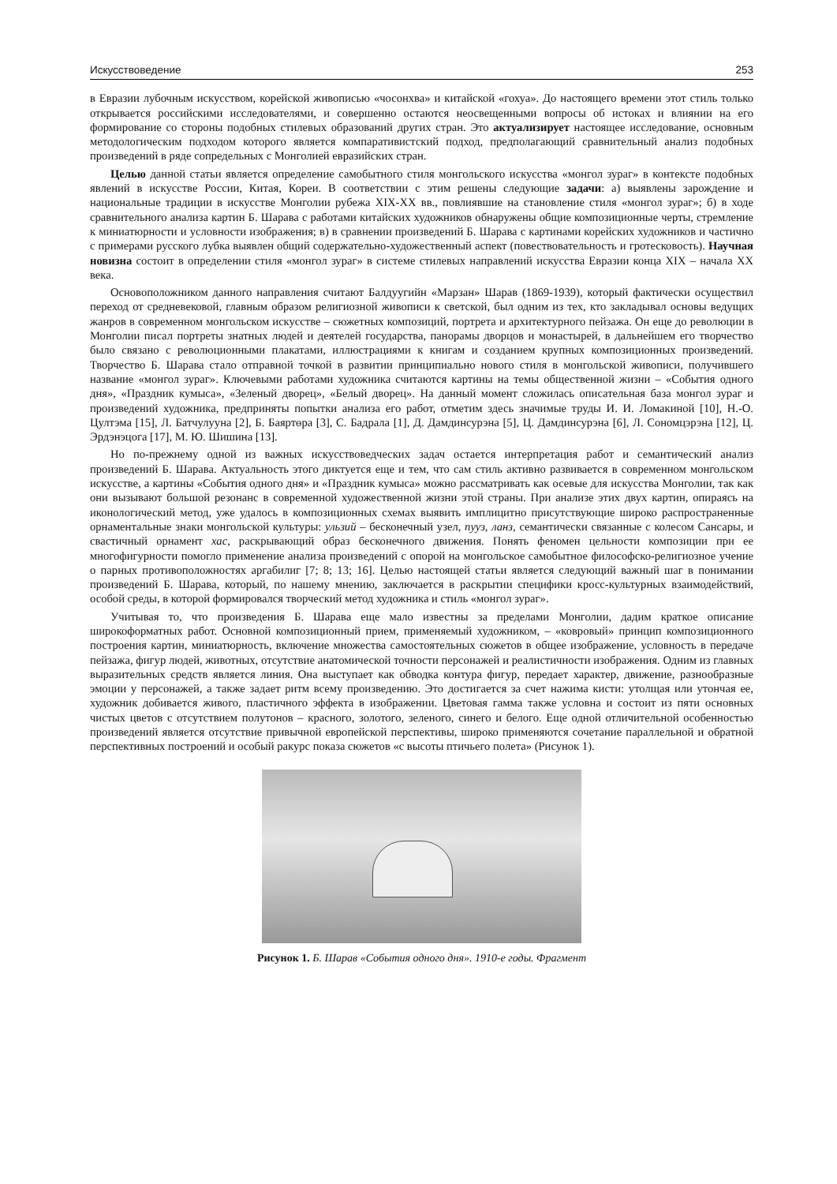Искусствоведение 253
в Евразии лубочным искусством, корейской живописью «чосонхва» и китайской «гохуа». До настоящего времени этот стиль только открывается российскими исследователями, и совершенно остаются неосвещенными вопросы об истоках и влиянии на его формирование со стороны подобных стилевых образований других стран. Это актуализирует настоящее исследование, основным методологическим подходом которого является компаративистский подход, предполагающий сравнительный анализ подобных произведений в ряде сопредельных с Монголией евразийских стран.
Целью данной статьи является определение самобытного стиля монгольского искусства «монгол зураг» в контексте подобных явлений в искусстве России, Китая, Кореи. В соответствии с этим решены следующие задачи: а) выявлены зарождение и национальные традиции в искусстве Монголии рубежа XIX-XX вв., повлиявшие на становление стиля «монгол зураг»; б) в ходе сравнительного анализа картин Б. Шарава с работами китайских художников обнаружены общие композиционные черты, стремление к миниатюрности и условности изображения; в) в сравнении произведений Б. Шарава с картинами корейских художников и частично с примерами русского лубка выявлен общий содержательно-художественный аспект (повествовательность и гротесковость). Научная новизна состоит в определении стиля «монгол зураг» в системе стилевых направлений искусства Евразии конца XIX – начала XX века.
Основоположником данного направления считают Балдуугийн «Марзан» Шарав (1869-1939), который фактически осуществил переход от средневековой, главным образом религиозной живописи к светской, был одним из тех, кто закладывал основы ведущих жанров в современном монгольском искусстве – сюжетных композиций, портрета и архитектурного пейзажа. Он еще до революции в Монголии писал портреты знатных людей и деятелей государства, панорамы дворцов и монастырей, в дальнейшем его творчество было связано с революционными плакатами, иллюстрациями к книгам и созданием крупных композиционных произведений. Творчество Б. Шарава стало отправной точкой в развитии принципиально нового стиля в монгольской живописи, получившего название «монгол зураг». Ключевыми работами художника считаются картины на темы общественной жизни – «События одного дня», «Праздник кумыса», «Зеленый дворец», «Белый дворец». На данный момент сложилась описательная база монгол зураг и произведений художника, предприняты попытки анализа его работ, отметим здесь значимые труды И. И. Ломакиной [10], Н.-О. Цултэма [15], Л. Батчулууна [2], Б. Баяртөра [3], С. Бадрала [1], Д. Дамдинсурэна [5], Ц. Дамдинсурэна [6], Л. Сономцэрэна [12], Ц. Эрдэнэцога [17], М. Ю. Шишина [13].
Но по-прежнему одной из важных искусствоведческих задач остается интерпретация работ и семантический анализ произведений Б. Шарава. Актуальность этого диктуется еще и тем, что сам стиль активно развивается в современном монгольском искусстве, а картины «События одного дня» и «Праздник кумыса» можно рассматривать как осевые для искусства Монголии, так как они вызывают большой резонанс в современной художественной жизни этой страны. При анализе этих двух картин, опираясь на иконологический метод, уже удалось в композиционных схемах выявить имплицитно присутствующие широко распространенные орнаментальные знаки монгольской культуры: ульзий – бесконечный узел, пууз, ланз, семантически связанные с колесом Сансары, и свастичный орнамент хас, раскрывающий образ бесконечного движения. Понять феномен цельности композиции при ее многофигурности помогло применение анализа произведений с опорой на монгольское самобытное философско-религиозное учение о парных противоположностях аргабилиг [7; 8; 13; 16]. Целью настоящей статьи является следующий важный шаг в понимании произведений Б. Шарава, который, по нашему мнению, заключается в раскрытии специфики кросс-культурных взаимодействий, особой среды, в которой формировался творческий метод художника и стиль «монгол зураг».
Учитывая то, что произведения Б. Шарава еще мало известны за пределами Монголии, дадим краткое описание широкоформатных работ. Основной композиционный прием, применяемый художником, – «ковровый» принцип композиционного построения картин, миниатюрность, включение множества самостоятельных сюжетов в общее изображение, условность в передаче пейзажа, фигур людей, животных, отсутствие анатомической точности персонажей и реалистичности изображения. Одним из главных выразительных средств является линия. Она выступает как обводка контура фигур, передает характер, движение, разнообразные эмоции у персонажей, а также задает ритм всему произведению. Это достигается за счет нажима кисти: утолщая или утончая ее, художник добивается живого, пластичного эффекта в изображении. Цветовая гамма также условна и состоит из пяти основных чистых цветов с отсутствием полутонов – красного, золотого, зеленого, синего и белого. Еще одной отличительной особенностью произведений является отсутствие привычной европейской перспективы, широко применяются сочетание параллельной и обратной перспективных построений и особый ракурс показа сюжетов «с высоты птичьего полета» (Рисунок 1).
Рисунок 1. Б. Шарав «События одного дня». 1910-е годы. Фрагмент